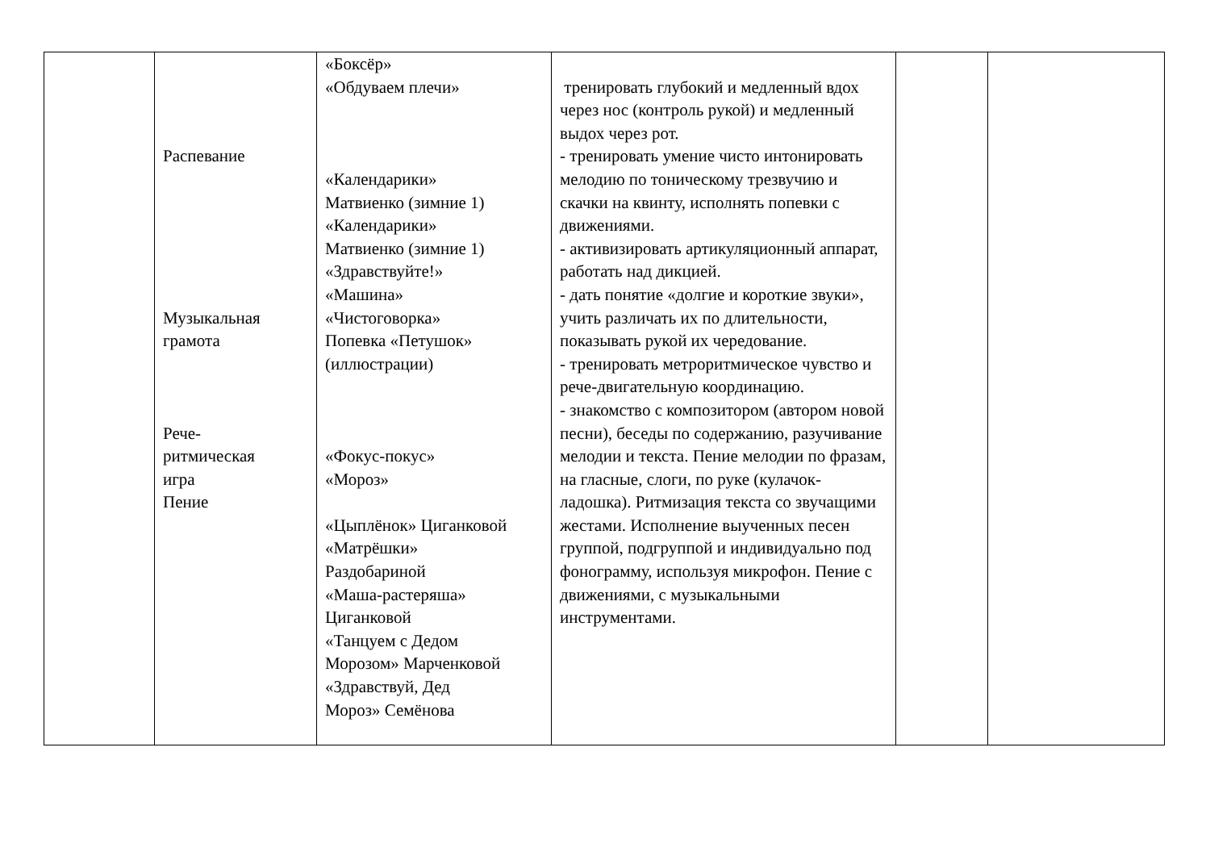| | Распевание Музыкальная грамота Рече- ритмическая игра Пение | «Боксёр» «Обдуваем плечи» «Календарики» Матвиенко (зимние 1) «Календарики» Матвиенко (зимние 1) «Здравствуйте!» «Машина» «Чистоговорка» Попевка «Петушок» (иллюстрации) «Фокус-покус» «Мороз» «Цыплёнок» Циганковой «Матрёшки» Раздобариной «Маша-растеряша» Циганковой «Танцуем с Дедом Морозом» Марченковой «Здравствуй, Дед Мороз» Семёнова | тренировать глубокий и медленный вдох через нос (контроль рукой) и медленный выдох через рот. - тренировать умение чисто интонировать мелодию по тоническому трезвучию и скачки на квинту, исполнять попевки с движениями. - активизировать артикуляционный аппарат, работать над дикцией. - дать понятие «долгие и короткие звуки», учить различать их по длительности, показывать рукой их чередование. - тренировать метроритмическое чувство и рече-двигательную координацию. - знакомство с композитором (автором новой песни), беседы по содержанию, разучивание мелодии и текста. Пение мелодии по фразам, на гласные, слоги, по руке (кулачок-ладошка). Ритмизация текста со звучащими жестами. Исполнение выученных песен группой, подгруппой и индивидуально под фонограмму, используя микрофон. Пение с движениями, с музыкальными инструментами. | | |